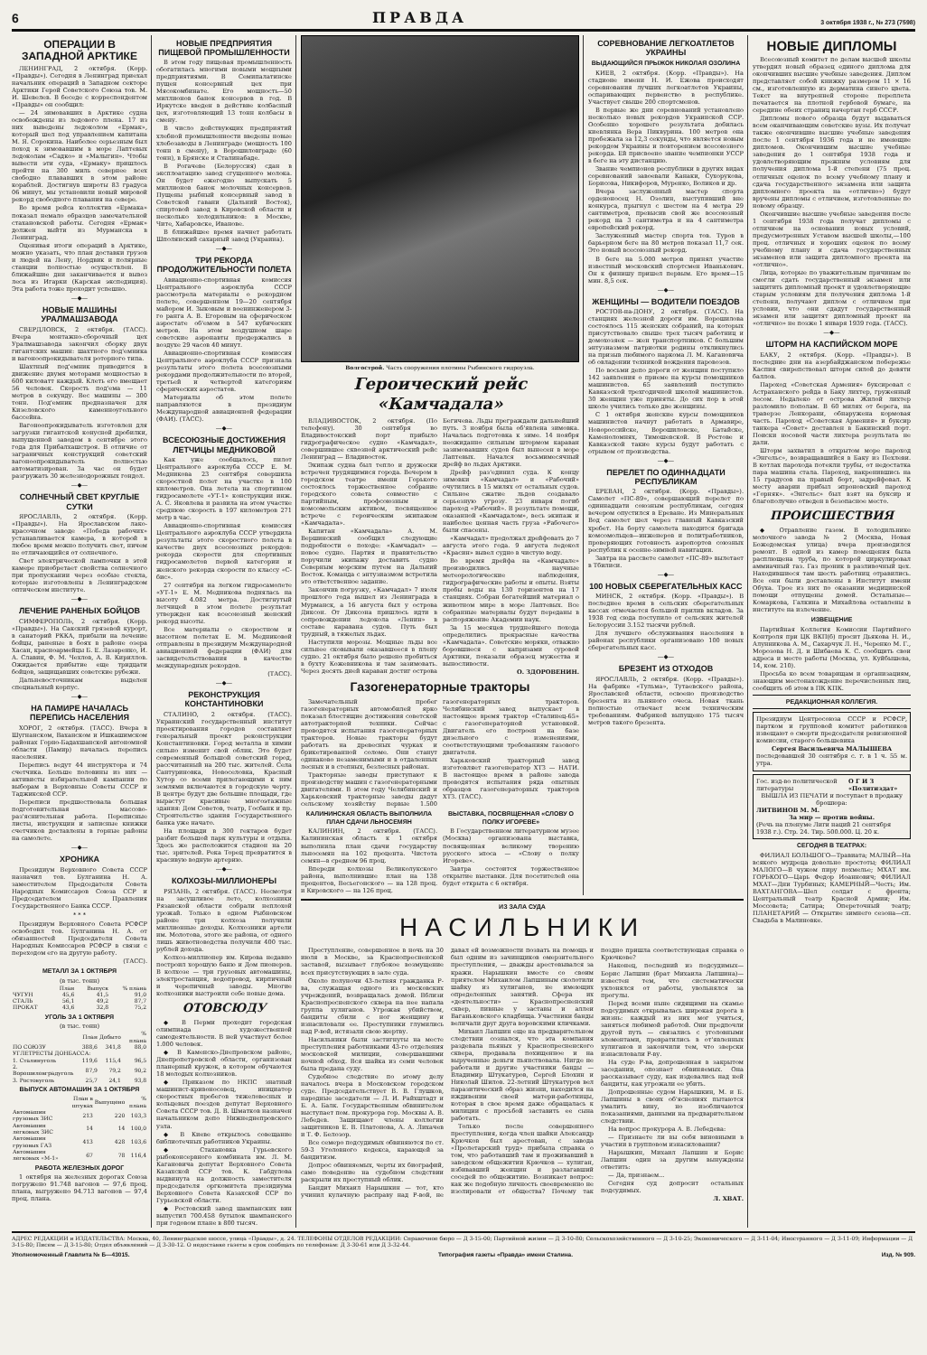6 ПРАВДА 3 октября 1938 г., № 273 (7598)
ОПЕРАЦИИ В ЗАПАДНОЙ АРКТИКЕ
ЛЕНИНГРАД, 2 октября. (Корр. «Правды»). Сегодня в Ленинград приехал начальник операций в Западном секторе Арктики Герой Советского Союза тов. М. И. Шевелев. В беседе с корреспондентом «Правды» он сообщил:
— 24 зимовавших в Арктике судна освобождены из ледового плена. 17 из них выведены ледоколом «Ермак», который шел под управлением капитана М. Я. Сорокина. Наиболее серьезным был поход к зимовавшим в море Лаптевых ледоколам «Садко» и «Малыгин». Чтобы вывести эти суда, «Ермаку» пришлось пройти на 300 миль севернее всех свободно плававших в этом районе кораблей. Достигнув широты 83 градуса 06 минут, мы установили новый мировой рекорд свободного плавания на севере.
Во время рейса коллектив «Ермака» показал немало образцов замечательной стахановской работы. Сегодня «Ермак» должен выйти из Мурманска в Ленинград.
Оценивая итоги операций в Арктике, можно указать, что план доставки грузов и людей на Лену, Нордвик и полярные станции полностью осуществлен. В ближайшие дни заканчивается и вывоз леса из Игарки (Карская экспедиция). Эта работа тоже проходит успешно.
—◆—
НОВЫЕ МАШИНЫ УРАЛМАШЗАВОДА
СВЕРДЛОВСК, 2 октября. (ТАСС). Вчера монтажно-сборочный цех Уралмашзавода закончил сборку двух гигантских машин: шахтного под'емника и вагоноопрокидывателя роторного типа.
Шахтный под'емник приводится в движение двумя моторами мощностью в 600 киловатт каждый. Клеть его вмещает 56 человек. Скорость под'ема — 11 метров в секунду. Вес машины — 300 тонн. Под'емник предназначен для Кизеловского каменноугольного бассейна.
Вагоноопрокидыватель изготовлен для загрузки гигантской конусной дробилки, выпущенной заводом в сентябре этого года для Прибалхашстроя. В отличие от заграничных конструкций советский вагоноопрокидыватель полностью автоматизирован. За час он будет разгружать 30 железнодорожных гондол.
—◆—
СОЛНЕЧНЫЙ СВЕТ КРУГЛЫЕ СУТКИ
ЯРОСЛАВЛЬ, 2 октября. (Корр. «Правды»). На Ярославском лако-красочном заводе «Победа рабочих» устанавливается камера, в которой в любое время можно получить свет, ничем не отличающийся от солнечного.
Свет электрической лампочки в этой камере приобретает свойства солнечного при пропускании через особые стекла, которые изготовлены в Ленинградском оптическом институте.
—◆—
ЛЕЧЕНИЕ РАНЕНЫХ БОЙЦОВ
СИМФЕРОПОЛЬ, 2 октября. (Корр. «Правды»). На Сакский грязевой курорт, в санаторий РККА, прибыли на лечение бойцы, раненые в боях в районе озера Хасан, красноармейцы Б. Е. Лазаренко, И. А. Славин, Ф. М. Чехлов, А. В. Кириллов. Ожидается прибытие еще тридцати бойцов, защищавших советские рубежи.
Дальневосточникам выделен специальный корпус.
—◆—
НА ПАМИРЕ НАЧАЛАСЬ ПЕРЕПИСЬ НАСЕЛЕНИЯ
ХОРОГ, 2 октября. (ТАСС). Вчера в Шугнанском, Ваханском и Ишкашимском районах Горно-Бадахшанской автономной области (Памир) началась перепись населения.
Перепись ведут 44 инструктора и 74 счетчика. Больше половины из них — активисты избирательной кампании по выборам в Верховные Советы СССР и Таджикской ССР.
Переписи предшествовала большая подготовительная массово-раз'яснительная работа. Переписные листы, инструкции и записные книжки счетчиков доставлены в горные районы на самолете.
—◆—
ХРОНИКА
Президиум Верховного Совета СССР назначил тов. Булганина Н. А. заместителем Председателя Совета Народных Комиссаров Союза ССР и Председателем Правления Государственного Банка СССР.
* * *
Президиум Верховного Совета РСФСР освободил тов. Булганина Н. А. от обязанностей Председателя Совета Народных Комиссаров РСФСР в связи с переходом его на другую работу.
(ТАСС).
МЕТАЛЛ ЗА 1 ОКТЯБРЯ
(в тыс. тонн)
| | План | Выпуск | % плана |
| --- | --- | --- | --- |
| ЧУГУН | 45,6 | 41,5 | 91,0 |
| СТАЛЬ | 56,1 | 49,2 | 87,7 |
| ПРОКАТ | 43,6 | 32,8 | 75,2 |
УГОЛЬ ЗА 1 ОКТЯБРЯ
(в тыс. тонн)
| | План | Добыто | % плана |
| --- | --- | --- | --- |
| ПО СОЮЗУ | 388,6 | 341,8 | 88,0 |
| УГЛЕТРЕСТЫ ДОНБАССА: | | | |
| 1. Сталинуголь | 119,6 | 115,4 | 96,5 |
| 2. Ворошиловградуголь | 87,9 | 79,2 | 90,2 |
| 3. Ростовуголь | 25,7 | 24,1 | 93,8 |
ВЫПУСК АВТОМАШИН ЗА 1 ОКТЯБРЯ
| | План в штуках | Выпущено | % плана |
| --- | --- | --- | --- |
| Автомашин грузовых ЗИС | 213 | 220 | 103,3 |
| Автомашин легковых ЗИС | 14 | 14 | 100,0 |
| Автомашин грузовых ГАЗ | 413 | 428 | 103,6 |
| Автомашин легковых «М-1» | 67 | 78 | 116,4 |
РАБОТА ЖЕЛЕЗНЫХ ДОРОГ
1 октября на железных дорогах Союза погружено 91.748 вагонов — 97,6 проц. плана, выгружено 94.713 вагонов — 97,4 проц. плана.
НОВЫЕ ПРЕДПРИЯТИЯ ПИЩЕВОЙ ПРОМЫШЛЕННОСТИ
В этом году пищевая промышленность обогатилась многими новыми мощными предприятиями. В Семипалатинске пущен консервный цех при Мясокомбинате. Его мощность—50 миллионов банок консервов в год. В Иркутске введен в действие колбасный цех, изготовляющий 13 тонн колбасы в смену.
В число действующих предприятий хлебной промышленности введены новые хлебозаводы в Ленинграде (мощность 100 тонн в смену), в Ворошиловграде (60 тонн), в Брянске и Сталинабаде.
В Рогачеве (Белоруссия) сдан в эксплоатацию завод сгущенного молока. Он будет ежегодно выпускать 5 миллионов банок молочных консервов. Пущены рыбный консервный завод в Советской гавани (Дальний Восток), спиртовой завод в Кировской области и несколько холодильников: в Москве, Чите, Хабаровске, Иванове.
В ближайшее время начнет работать Шполянский сахарный завод (Украина).
—◆—
ТРИ РЕКОРДА ПРОДОЛЖИТЕЛЬНОСТИ ПОЛЕТА
Авиационно-спортивная комиссия Центрального аэроклуба СССР рассмотрела материалы о рекордном полете, совершенном 19—20 сентября майором И. Зыковым и военинженером 3-го ранга А. В. Егоровым на сферическом аэростате об'емом в 547 кубических метров. На этом воздушном шаре советские аэронавты продержались в воздухе 29 часов 40 минут.
Авиационно-спортивная комиссия Центрального аэроклуба СССР признала результаты этого полета всесоюзными рекордами продолжительности по второй, третьей и четвертой категориям сферических аэростатов.
Материалы об этом полете направляются в президиум Международной авиационной федерации (ФАИ). (ТАСС).
—◆—
ВСЕСОЮЗНЫЕ ДОСТИЖЕНИЯ ЛЕТЧИЦЫ МЕДНИКОВОЙ
Как уже сообщалось, пилот Центрального аэроклуба СССР Е. М. Медникова 23 сентября совершила скоростной полет на участке в 100 километров. Она летела на спортивном гидросамолете «УТ-1» конструкции инж. А. С. Яковлева и развила на этом участке среднюю скорость в 197 километров 271 метр в час.
Авиационно-спортивная комиссия Центрального аэроклуба СССР утвердила результаты этого скоростного полета в качестве двух всесоюзных рекордов: рекорда скорости для спортивных гидросамолетов первой категории и женского рекорда скорости по классу «С-бис».
27 сентября на легком гидросамолете «УТ-1» Е. М. Медникова поднялась на высоту 4.082 метра. Достигнутый летчицей в этом полете результат утвержден как всесоюзный женский рекорд высоты.
Все материалы о скоростном и высотном полетах Е. М. Медниковой отправлены в президиум Международной авиационной федерации (ФАИ) для засвидетельствования в качестве международных рекордов.
(ТАСС).
—◆—
РЕКОНСТРУКЦИЯ КОНСТАНТИНОВКИ
СТАЛИНО, 2 октября. (ТАСС). Украинский государственный институт проектирования городов составляет генеральный проект реконструкции Константиновки. Город металла и химии сильно изменит свой облик. Это будет современный большой советский город, рассчитанный на 200 тыс. жителей. Села Сантуриновка, Новоселовка, Красный Хутор со всеми прилегающими к ним землями включаются в городскую черту. В центре будут две большие площади, где вырастут красивые многоэтажные здания: Дом Советов, театр, Госбанк и пр. Строительство здания Государственного банка уже начато.
На площади в 300 гектаров будет разбит большой парк культуры и отдыха. Здесь же расположится стадион на 20 тыс. зрителей. Река Торец превратится в красивую водную артерию.
—◆—
КОЛХОЗЫ-МИЛЛИОНЕРЫ
РЯЗАНЬ, 2 октября. (ТАСС). Несмотря на засушливое лето, колхозники Рязанской области собрали неплохой урожай. Только в одном Рыбновском районе три колхоза получили миллионные доходы. Колхозники артели им. Молотова, этого же района, от одного лишь животноводства получили 400 тыс. рублей дохода.
Колхоз-миллионер им. Кирова недавно построил хорошую баню и Дом пионеров. В колхозе — три грузовых автомашины, электростанция, водопровод, кирпичный и черепичный заводы. Многие колхозники выстроили себе новые дома.
ОТОВСЮДУ
◆ В Перми проходит городская олимпиада художественной самодеятельности. В ней участвует более 1.000 человек.
◆ В Каменско-Днепровском районе, Днепропетровской области, организован планерный кружок, в котором обучаются 18 молодых колхозников.
◆ Приказом по НКПС знатный машинист-кривоносовец, инициатор скоростных пробегов тяжеловесных и кольцевых поездов депутат Верховного Совета СССР тов. Д. В. Шматков назначен начальником депо Нижнеднепровского узла.
◆ В Киеве открылось совещание библиотечных работников Украины.
◆ Стахановка Гурьевского рыбоконсервного комбината им. Л. М. Кагановича депутат Верховного Совета Казахской ССР тов. К. Габдулова выдвинута на должность заместителя председателя оргкомитета президиума Верховного Совета Казахской ССР по Гурьевской области.
◆ Ростовский завод шампанских вин выпустил 700.458 бутылок шампанского при годовом плане в 800 тысяч.
Волгострой. Часть сооружения плотины Рыбинского гидроузла.
Героический рейс «Камчадала»
ВЛАДИВОСТОК, 2 октября. (По телефону). 30 сентября во Владивостокский порт прибыло гидрографическое судно «Камчадал», совершившее сквозной арктический рейс Ленинград — Владивосток.
Экипаж судна был тепло и дружески встречен трудящимися города. Вечером в городском театре имени Горького состоялось торжественное собрание городского совета совместно с партийным, профсоюзным и комсомольским активом, посвященное встрече с героическим экипажем «Камчадала».
Капитан «Камчадала» А. М. Вершинский сообщил следующие подробности о походе: «Камчадал» — новое судно. Партия и правительство поручили экипажу доставить судно Северным морским путем на Дальний Восток. Команда с энтузиазмом встретила это ответственное задание.
Закончив погрузку, «Камчадал» 7 июля прошлого года вышел из Ленинграда в Мурманск, а 16 августа был у острова Диксон. От Диксона пришлось идти в сопровождении ледокола «Ленин» в составе каравана судов. Путь был трудный, в тяжелых льдах.
Наступили морозы. Мощные льды все сильнее сковывали оказавшееся в плену судно. 21 октября было решено пробиться в бухту Кожевникова и там зазимовать. Через десять дней караван достиг острова Бегичева. Льды преграждали дальнейший путь. 3 ноября была об'явлена зимовка. Началась подготовка к зиме. 14 ноября неожиданно сильным штормом караван зазимовавших судов был вынесен в море Лаптевых. Начался восьмимесячный дрейф во льдах Арктики.
Дрейф раз'единил суда. К концу зимовки «Камчадал» и «Рабочий» очутились в 15 милях от остальных судов. Сильное сжатие льдов создавало серьезную угрозу. 23 января погиб пароход «Рабочий». В результате помощи, оказанной «Камчадалом», весь экипаж и наиболее ценная часть груза «Рабочего» были спасены.
«Камчадал» продолжал дрейфовать до 7 августа этого года. 9 августа ледокол «Красин» вывел судно в чистую воду.
Во время дрейфа на «Камчадале» производились научные метеорологические наблюдения, гидрографические работы и опыты. Взяты пробы воды на 130 горизонтов на 17 станциях. Собран богатейший материал о животном мире в море Лаптевых. Все собранные материалы будут переданы в распоряжение Академии наук.
За 15 месяцев труднейшего похода определились прекрасные качества «Камчадала». Советские моряки, отважно боровшиеся с капризами суровой Арктики, показали образец мужества и выносливости.
О. ЗДОРОВЕНИН.
Газогенераторные тракторы
Замечательный пробег газогенераторных автомобилей ярко показал блестящие достижения советской автотракторной техники. Сейчас проводятся испытания газогенераторных тракторов. Новые тракторы будут работать на древесных чурках и брикетированной соломе. Они станут одинаково незаменимыми и в отдаленных лесных и в степных, безлесных районах.
Тракторные заводы приступают к производству машин с газогенераторными двигателями. В этом году Челябинский и Харьковский тракторные заводы дадут сельскому хозяйству первые 1.500 газогенераторных тракторов. Челябинский завод выпускает в настоящее время трактор «Сталинец-65» с газогенераторной установкой. Двигатель его построен на базе дизельного с изменениями, соответствующими требованиям газового двигателя.
Харьковский тракторный завод изготовляет газогенератор ХТЗ — НАТИ. В настоящее время в районе завода проводятся испытания ряда опытных образцов газогенераторных тракторов ХТЗ. (ТАСС).
КАЛИНИНСКАЯ ОБЛАСТЬ ВЫПОЛНИЛА ПЛАН СДАЧИ ЛЬНОСЕМЯН
КАЛИНИН, 2 октября. (ТАСС). Калининская область к 1 октября выполнила план сдачи государству льносемян на 102 процента. Чистота семян—в среднем 96 проц.
Впереди колхозы Великолукского района, выполнившие план на 138 процентов, Весьегонского — на 128 проц. и Кировского — на 126 проц.
ВЫСТАВКА, ПОСВЯЩЕННАЯ «СЛОВУ О ПОЛКУ ИГОРЕВЕ»
В Государственном литературном музее (Москва) организована выставка, посвященная великому творению русского эпоса — «Слову о полку Игореве».
Завтра состоится торжественное открытие выставки. Для посетителей она будет открыта с 6 октября.
СОРЕВНОВАНИЕ ЛЕГКОАТЛЕТОВ УКРАИНЫ
ВЫДАЮЩИЙСЯ ПРЫЖОК НИКОЛАЯ ОЗОЛИНА
КИЕВ, 2 октября. (Корр. «Правды»). На стадионе имени Н. И. Ежова происходят соревнования лучших легкоатлетов Украины, оспаривающих первенство в республике. Участвует свыше 200 спортсменов.
В первые же дни соревнований установлено несколько новых рекордов Украинской ССР. Особенно хорошего результата добилась киевлянка Вера Пиквурина. 100 метров она пробежала за 12,3 секунды, что является новым рекордом Украины и повторением всесоюзного рекорда. Ей присвоено звание чемпионки УССР в беге на эту дистанцию.
Звание чемпионов республики в других видах соревнований завоевали Канаки, Сухорукова, Борисова, Никифоров, Муренко, Воликов и др.
Вчера заслуженный мастер спорта орденоносец Н. Озолин, выступивший вне конкурса, прыгнул с шестом на 4 метра 29 сантиметров, превысив свой же всесоюзный рекорд на 3 сантиметра и на 4 сантиметра европейский рекорд.
Заслуженный мастер спорта тов. Туров в барьерном беге на 80 метров показал 11,7 сек. Это новый всесоюзный рекорд.
В беге на 5.000 метров принял участие известный московский спортсмен Иванькович. Он к финишу пришел первым. Его время—15 мин. 8,5 сек.
—◆—
ЖЕНЩИНЫ — ВОДИТЕЛИ ПОЕЗДОВ
РОСТОВ-на-ДОНУ, 2 октября. (ТАСС). На станциях железной дороги им. Ворошилова состоялось 115 женских собраний, на которых присутствовало свыше трех тысяч работниц и домохозяек — жен транспортников. С большим энтузиазмом патриотки родины откликнулись на призыв любимого наркома Л. М. Кагановича об овладении техникой вождения паровозов.
По восьми депо дороги от женщин поступило 142 заявления о приеме на курсы помощников машинистов. 65 заявлений поступило Кавказской трехгодичной школой машинистов. 30 женщин уже приняты. До сих пор в этой школе учились только две женщины.
С 1 октября женские курсы помощников машинистов начнут работать в Армавире, Новороссийске, Ворошиловске, Батайске, Каменоломнях, Тимошевской. В Ростове и Кавказской такие курсы будут работать с отрывом от производства.
—◆—
ПЕРЕЛЕТ ПО ОДИННАДЦАТИ РЕСПУБЛИКАМ
ЕРЕВАН, 2 октября. (Корр. «Правды»). Самолет «ПС-89», совершающий перелет по одиннадцати союзным республикам, сегодня вечером опустился в Ереване. Из Минеральных Вод самолет шел через главный Кавказский хребет. На борту самолета находится бригада комсомольцев—инженеров и политработников, проверяющих готовность аэропортов союзных республик к осенне-зимней навигации.
Завтра на рассвете самолет «ПС-89» вылетает в Тбилиси.
—◆—
100 НОВЫХ СБЕРЕГАТЕЛЬНЫХ КАСС
МИНСК, 2 октября. (Корр. «Правды»). В последнее время в сельских сберегательных кассах отмечается большой прилив вкладов. За 1938 год сюда поступило от сельских жителей Белоруссии 3.152 тысячи рублей.
Для лучшего обслуживания населения в районах республики организовано 100 новых сберегательных касс.
—◆—
БРЕЗЕНТ ИЗ ОТХОДОВ
ЯРОСЛАВЛЬ, 2 октября. (Корр. «Правды»). На фабрике «Тульма», Тутаевского района, Ярославской области, освоено производство брезента из льняного очеса. Новая ткань полностью отвечает всем техническим требованиям. Фабрикой выпущено 175 тысяч метров такого брезента.
ИЗ ЗАЛА СУДА
НАСИЛЬНИКИ
Преступление, совершенное в ночь на 30 июля в Москве, за Краснопресненской заставой, вызывает глубокое возмущение всех присутствующих в зале суда.
Около полуночи 43-летняя гражданка Р-ва, служащая одного из московских учреждений, возвращалась домой. Вблизи Краснопресненского сквера на нее напала группа хулиганов. Угрожая убийством, бандиты сбили с ног женщину и изнасиловали ее. Преступники глумились над Р-вой, истязали свою жертву.
Насильники были застигнуты на месте преступления работниками 43-го отделения московской милиции, совершавшими ночной обход. Вся шайка из семи человек была предана суду.
Судебное следствие по этому делу началось вчера в Московском городском суде. Председательствует В. В. Глушков, народные заседатели — Л. И. Райхштадт и Б. А. Балк. Государственным обвинителем выступает пом. прокурора гор. Москвы А. В. Лебедев. Защищают члены коллегии защитников Е. В. Платонова, А. А. Лихачев и Т. Ф. Белозор.
Все семеро подсудимых обвиняются по ст. 59-3 Уголовного кодекса, карающей за бандитизм.
Допрос обвиняемых, черты их биографий, само поведение на судебном следствии раскрыли их преступный облик.
Бандит Михаил Нарышкин — тот, кто учинил кулачную расправу над Р-вой, не давал ей возможности позвать на помощь и был одним из зачинщиков омерзительного преступления, — дважды арестовывался за кражи. Нарышкин вместе со своим приятелем Михаилом Лапшиным сколотили шайку из хулиганов, не имеющих определенных занятий. Сфера их «деятельности» — Краснопресненский сквер, пивные у заставы и аллеи Ваганьковского кладбища. Участники банды величали друг друга воровскими кличками.
Михаил Лапшин еще на предварительном следствии сознался, что эта компания раздевала пьяных у Краснопресненского сквера, продавала похищенное и на вырученные деньги пьянствовала. Нигде не работали и другие участники банды — Владимир Штукатуров, Сергей Блохин и Николай Шилов. 22-летний Штукатуров вел паразитический образ жизни, находился на иждивении своей матери-работницы, которая в свое время даже обращалась к милиции с просьбой заставить ее сына работать.
Только после совершенного преступления, когда член шайки Александр Крючков был арестован, с завода «Пролетарский труд» прибыла справка о том, что работавший там и проживавший в заводском общежитии Крючков — хулиган, избивавший женщин и разлагавший соседей по общежитию. Возникает вопрос: как же подобную личность своевременно не изолировали от общества? Почему так поздно пришла соответствующая справка о Крючкове?
Наконец, последний из подсудимых—Борис Лапшин (брат Михаила Лапшина)—известен тем, что систематически уклонялся от работы, увольнялся за прогулы.
Перед всеми ныне сидящими на скамье подсудимых открывалась широкая дорога в жизнь: каждый из них мог учиться, заняться любимой работой. Они предпочли другой путь — связались с уголовными элементами, превратились в от'явленных хулиганов и закончили тем, что зверски изнасиловали Р-ву.
На суде Р-ва, допрошенная в закрытом заседании, опознает обвиняемых. Она рассказывает суду, как издевались над ней бандиты, как угрожали ее убить.
Допрошенные судом Нарышкин, М. и Б. Лапшины в своих об'яснениях пытаются умалить вину, но изобличаются показаниями, данными на предварительном следствии.
На вопрос прокурора А. В. Лебедева:
— Признаете ли вы себя виновными в участии в групповом изнасиловании?
Нарышкин, Михаил Лапшин и Борис Лапшин один за другим вынуждены ответить:
— Да, признаем...
Сегодня суд допросит остальных подсудимых.
Л. ХВАТ.
НОВЫЕ ДИПЛОМЫ
Всесоюзный комитет по делам высшей школы утвердил новый образец единого диплома для окончивших высшие учебные заведения. Диплом представляет собой книжку размером 11 × 16 см., изготовленную из дерматина синего цвета. Текст на внутренней стороне переплета печатается на плотной гербовой бумаге, на середине обеих страниц начертан герб СССР.
Дипломы нового образца будут выдаваться всем оканчивающим советские вузы. Их получат также окончившие высшие учебные заведения после 1 сентября 1936 года и не имеющие дипломов. Окончившим высшие учебные заведения до 1 сентября 1938 года и удовлетворяющим прежним условиям для получения диплома 1-й степени (75 проц. отличных оценок по всему учебному плану и сдача государственного экзамена или защита дипломного проекта на «отлично») будут вручены дипломы с отличием, изготовленные по новому образцу.
Окончившие высшие учебные заведения после 1 сентября 1938 года получат дипломы с отличием на основании новых условий, предусмотренных Уставом высшей школы,—100 проц. отличных и хороших оценок по всему учебному плану и сдача государственных экзаменов или защита дипломного проекта на «отлично».
Лица, которые по уважительным причинам не смогли сдать государственный экзамен или защитить дипломный проект и удовлетворяющие старым условиям для получения диплома 1-й степени, получают диплом с отличием при условии, что они сдадут государственный экзамен или защитят дипломный проект на «отлично» не позже 1 января 1939 года. (ТАСС).
—◆—
ШТОРМ НА КАСПИЙСКОМ МОРЕ
БАКУ, 2 октября. (Корр. «Правды»). В последние дни на азербайджанском побережье Каспия свирепствовал шторм силой до девяти баллов.
Пароход «Советская Армения» буксировал с Астраханского рейда в Баку лихтер, груженный лесом. Недалеко от острова Жилой лихтер разломило пополам. В 60 милях от берега, на траверзе Ленкорани, обнаружена кормовая часть. Пароход «Советская Армения» и буксир танкера «Совет» доставлен в Бакинский порт. Поиски носовой части лихтера результата не дали.
Шторм захватил в открытом море пароход «Энгельс», возвращавшийся в Баку из Пехлеви. В котлах парохода потекли трубы, от недостатка пара машина стала. Пароход, накренившись на 15 градусов на правый борт, задрейфовал. К месту аварии прибыл эпроновский пароход «Горняк». «Энгельс» был взят на буксир и благополучно отведен в безопасное место.
ПРОИСШЕСТВИЯ
◆ Отравление газом. В холодильнике молочного завода № 2 (Москва, Новая Божедомская улица) вчера производился ремонт. В одной из камер помещения была расплющена труба, по которой циркулировал аммиачный газ. Газ проник в разливочный цех. Находившиеся там шесть работниц отравились. Все они были доставлены в Институт имени Обуха. Трое из них по оказании медицинской помощи отпущены домой. Остальные—Комаркова, Галкина и Михайлова оставлены в институте на излечение.
ИЗВЕЩЕНИЕ
Партийная Коллегия Комиссии Партийного Контроля при ЦК ВКП(б) просит Дьякова Н. И., Алунникова А. М., Сахарчук Л. Н., Черенко М. Г., Морозова Н. Д. и Шибаева К. С. сообщить свои адреса и место работы (Москва, ул. Куйбышева, 14, ком. 210).
Просьба ко всем товарищам и организациям, знающим местонахождение перечисленных лиц, сообщить об этом в ПК КПК.
РЕДАКЦИОННАЯ КОЛЛЕГИЯ.
Президиум Центросоюза СССР и РСФСР, партком и групповой комитет работников извещают о смерти председателя ревизионной комиссии, старого большевика
Сергея Васильевича МАЛЫШЕВА
последовавшей 30 сентября с. г. в 1 ч. 55 м. утра.
Гос. изд-во политической литературы О Г И З «Политиздат»
ВЫШЛА ИЗ ПЕЧАТИ и поступает в продажу брошюра:
ЛИТВИНОВ М. М.
За мир — против войны.
(Речь на пленуме Лиги наций 21 сентября 1938 г.). Стр. 24. Тир. 500.000. Ц. 20 к.
СЕГОДНЯ В ТЕАТРАХ:
ФИЛИАЛ БОЛЬШОГО—Травиата; МАЛЫЙ—На всякого мудреца довольно простоты; ФИЛИАЛ МАЛОГО—В чужом пиру похмелье; МХАТ им. ГОРЬКОГО—Царь Федор Иоаннович; ФИЛИАЛ МХАТ—Дни Турбиных; КАМЕРНЫЙ—Честь; Им. ВАХТАНГОВА—Шел солдат с фронта; Центральный театр Красной Армии; Им. Моссовета; Сатира; Опереточный театр; ПЛАНЕТАРИЙ — Открытие зимнего сезона—сп. Свадьба в Малиновке.
АДРЕС РЕДАКЦИИ и ИЗДАТЕЛЬСТВА: Москва, 40, Ленинградское шоссе, улица «Правды», д. 24. ТЕЛЕФОНЫ ОТДЕЛОВ РЕДАКЦИИ: Справочное бюро — Д 3-15-00; Партийной жизни — Д 3-10-80; Сельскохозяйственного — Д 3-10-25; Экономического — Д 3-11-04; Иностранного — Д 3-11-09; Информации — Д 3-15-80; Писем — Д 3-15-80; Отдел объявлений — Д 3-30-12. О недоставке газеты в срок сообщать по телефонам: Д 3-30-61 или Д 3-32-44.
Уполномоченный Главлита № Б—43015. Типография газеты «Правда» имени Сталина. Изд. № 909.